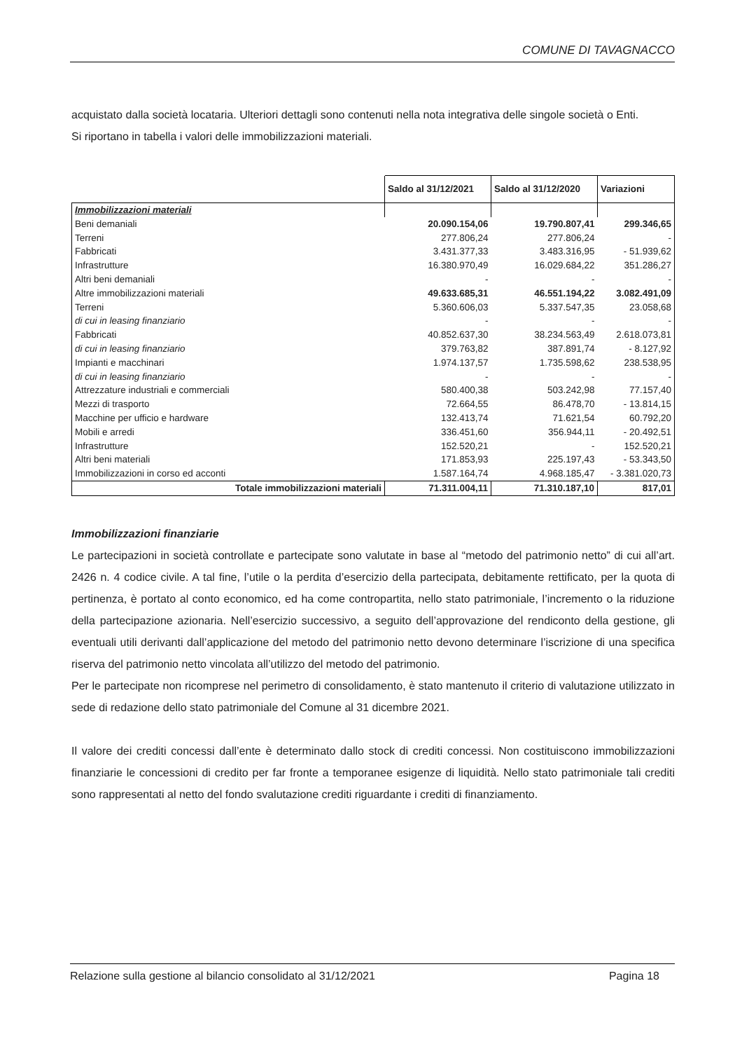COMUNE DI TAVAGNACCO
acquistato dalla società locataria. Ulteriori dettagli sono contenuti nella nota integrativa delle singole società o Enti.
Si riportano in tabella i valori delle immobilizzazioni materiali.
| | Saldo al 31/12/2021 | Saldo al 31/12/2020 | Variazioni |
| Immobilizzazioni materiali | | | |
| Beni demaniali | 20.090.154,06 | 19.790.807,41 | 299.346,65 |
| Terreni | 277.806,24 | 277.806,24 | - |
| Fabbricati | 3.431.377,33 | 3.483.316,95 | - 51.939,62 |
| Infrastrutture | 16.380.970,49 | 16.029.684,22 | 351.286,27 |
| Altri beni demaniali | - | - | - |
| Altre immobilizzazioni materiali | 49.633.685,31 | 46.551.194,22 | 3.082.491,09 |
| Terreni | 5.360.606,03 | 5.337.547,35 | 23.058,68 |
| di cui in leasing finanziario | - | - | - |
| Fabbricati | 40.852.637,30 | 38.234.563,49 | 2.618.073,81 |
| di cui in leasing finanziario | 379.763,82 | 387.891,74 | - 8.127,92 |
| Impianti e macchinari | 1.974.137,57 | 1.735.598,62 | 238.538,95 |
| di cui in leasing finanziario | - | - | - |
| Attrezzature industriali e commerciali | 580.400,38 | 503.242,98 | 77.157,40 |
| Mezzi di trasporto | 72.664,55 | 86.478,70 | - 13.814,15 |
| Macchine per ufficio e hardware | 132.413,74 | 71.621,54 | 60.792,20 |
| Mobili e arredi | 336.451,60 | 356.944,11 | - 20.492,51 |
| Infrastrutture | 152.520,21 | - | 152.520,21 |
| Altri beni materiali | 171.853,93 | 225.197,43 | - 53.343,50 |
| Immobilizzazioni in corso ed acconti | 1.587.164,74 | 4.968.185,47 | - 3.381.020,73 |
| Totale immobilizzazioni materiali | 71.311.004,11 | 71.310.187,10 | 817,01 |
Immobilizzazioni finanziarie
Le partecipazioni in società controllate e partecipate sono valutate in base al “metodo del patrimonio netto” di cui all’art. 2426 n. 4 codice civile. A tal fine, l’utile o la perdita d’esercizio della partecipata, debitamente rettificato, per la quota di pertinenza, è portato al conto economico, ed ha come contropartita, nello stato patrimoniale, l’incremento o la riduzione della partecipazione azionaria. Nell’esercizio successivo, a seguito dell’approvazione del rendiconto della gestione, gli eventuali utili derivanti dall’applicazione del metodo del patrimonio netto devono determinare l’iscrizione di una specifica riserva del patrimonio netto vincolata all’utilizzo del metodo del patrimonio.
Per le partecipate non ricomprese nel perimetro di consolidamento, è stato mantenuto il criterio di valutazione utilizzato in sede di redazione dello stato patrimoniale del Comune al 31 dicembre 2021.
Il valore dei crediti concessi dall’ente è determinato dallo stock di crediti concessi. Non costituiscono immobilizzazioni finanziarie le concessioni di credito per far fronte a temporanee esigenze di liquidità. Nello stato patrimoniale tali crediti sono rappresentati al netto del fondo svalutazione crediti riguardante i crediti di finanziamento.
Relazione sulla gestione al bilancio consolidato al 31/12/2021 Pagina 18